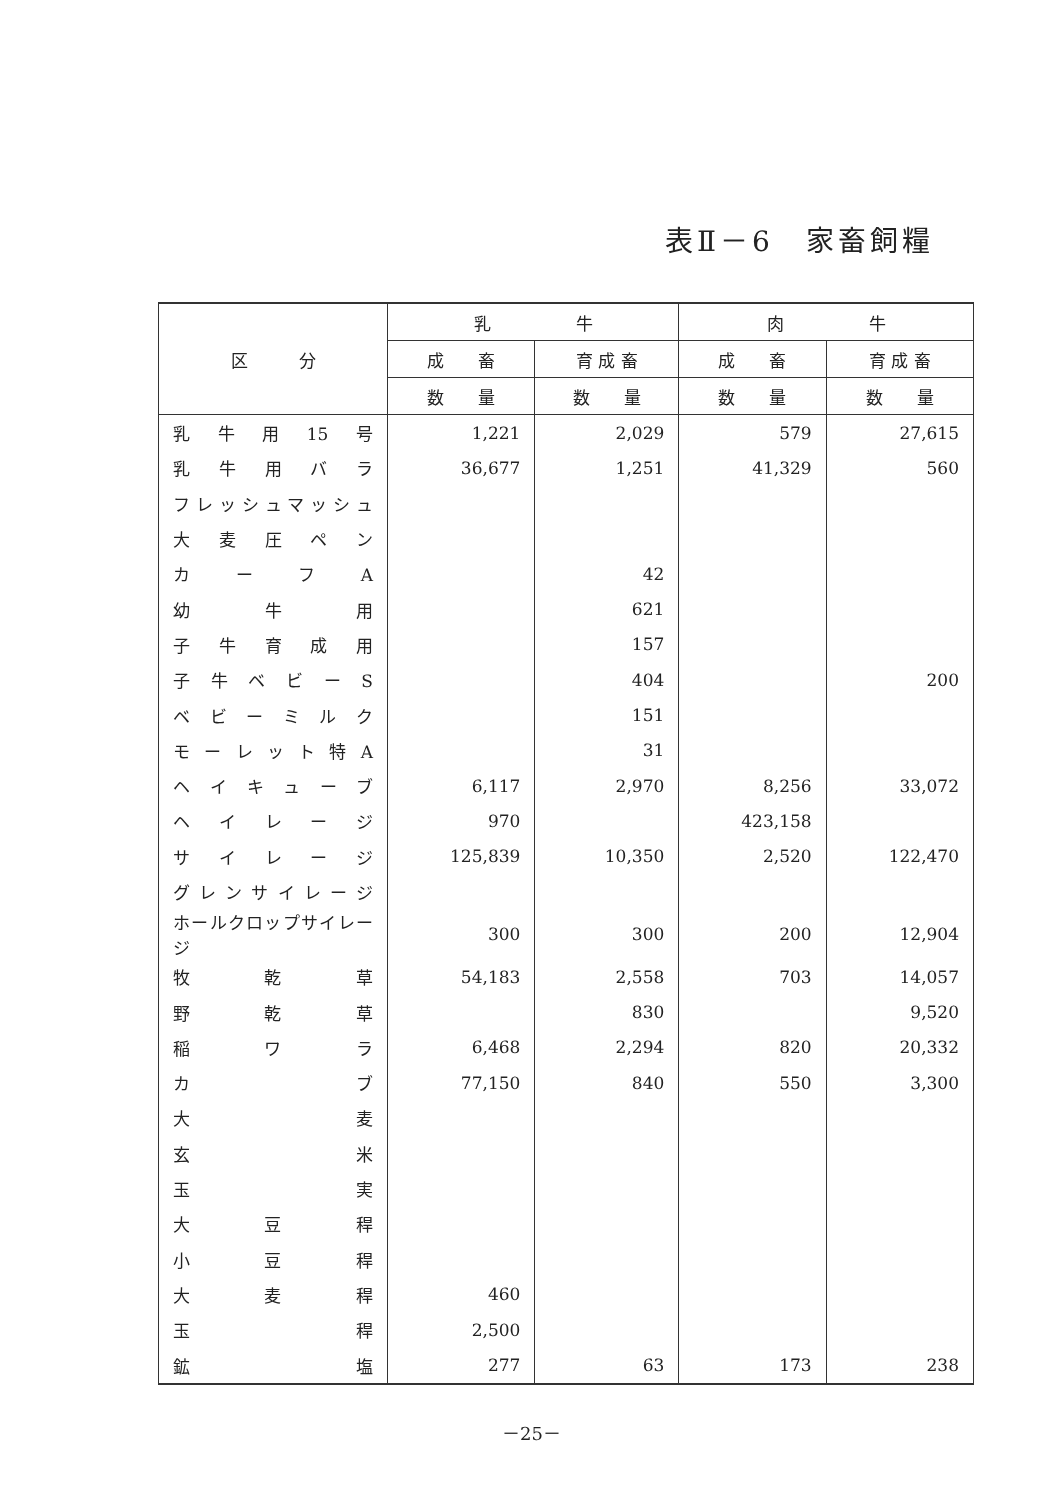表Ⅱ－6　家畜飼糧
| 区 分 | 乳 牛 | | 肉 牛 | |
| --- | --- | --- | --- | --- |
| | 成 畜 | 育 成 畜 | 成 畜 | 育 成 畜 |
| | 数 量 | 数 量 | 数 量 | 数 量 |
| 乳牛用15号 | 1,221 | 2,029 | 579 | 27,615 |
| 乳牛用バラ | 36,677 | 1,251 | 41,329 | 560 |
| フレッシュマッシュ | | | | |
| 大麦圧ペン | | | | |
| カーフA | | 42 | | |
| 幼牛用 | | 621 | | |
| 子牛育成用 | | 157 | | |
| 子牛ベビーS | | 404 | | 200 |
| ベビーミルク | | 151 | | |
| モーレット特A | | 31 | | |
| ヘイキューブ | 6,117 | 2,970 | 8,256 | 33,072 |
| ヘイレージ | 970 | | 423,158 | |
| サイレージ | 125,839 | 10,350 | 2,520 | 122,470 |
| グレンサイレージ | | | | |
| ホールクロップサイレージ | 300 | 300 | 200 | 12,904 |
| 牧 乾 草 | 54,183 | 2,558 | 703 | 14,057 |
| 野 乾 草 | | 830 | | 9,520 |
| 稲 ワ ラ | 6,468 | 2,294 | 820 | 20,332 |
| カ ブ | 77,150 | 840 | 550 | 3,300 |
| 大 麦 | | | | |
| 玄 米 | | | | |
| 玉 実 | | | | |
| 大 豆 稈 | | | | |
| 小 豆 稈 | | | | |
| 大 麦 稈 | 460 | | | |
| 玉 稈 | 2,500 | | | |
| 鉱 塩 | 277 | 63 | 173 | 238 |
－25－